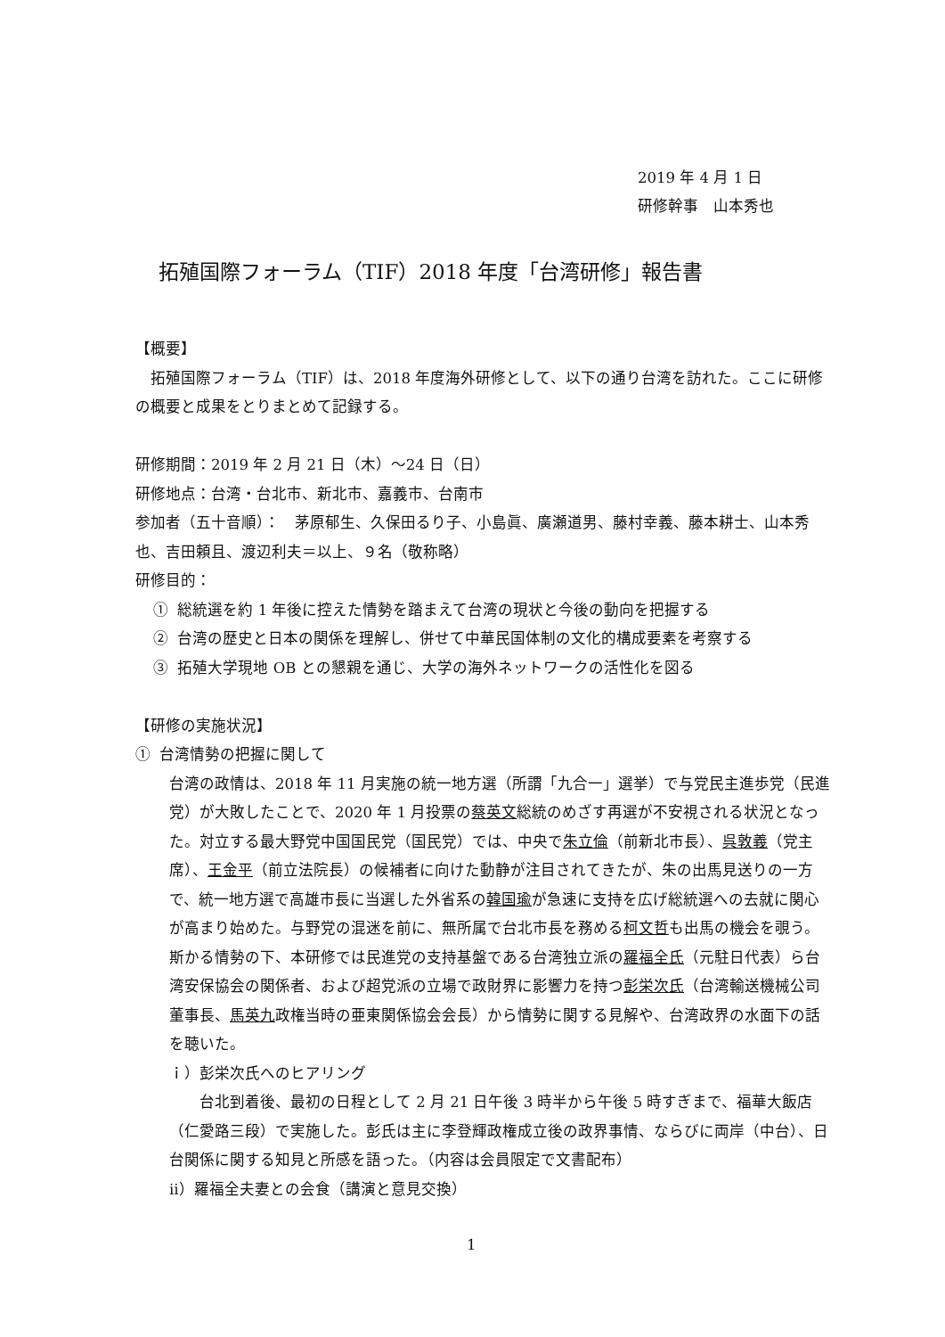2019 年 4 月 1 日
研修幹事　山本秀也
拓殖国際フォーラム（TIF）2018 年度「台湾研修」報告書
【概要】
　拓殖国際フォーラム（TIF）は、2018 年度海外研修として、以下の通り台湾を訪れた。ここに研修の概要と成果をとりまとめて記録する。
研修期間：2019 年 2 月 21 日（木）～24 日（日）
研修地点：台湾・台北市、新北市、嘉義市、台南市
参加者（五十音順）：　茅原郁生、久保田るり子、小島眞、廣瀬道男、藤村幸義、藤本耕士、山本秀也、吉田頼且、渡辺利夫＝以上、９名（敬称略）
研修目的：
① 総統選を約 1 年後に控えた情勢を踏まえて台湾の現状と今後の動向を把握する
② 台湾の歴史と日本の関係を理解し、併せて中華民国体制の文化的構成要素を考察する
③ 拓殖大学現地 OB との懇親を通じ、大学の海外ネットワークの活性化を図る
【研修の実施状況】
① 台湾情勢の把握に関して
台湾の政情は、2018 年 11 月実施の統一地方選（所謂「九合一」選挙）で与党民主進歩党（民進党）が大敗したことで、2020 年 1 月投票の蔡英文総統のめざす再選が不安視される状況となった。対立する最大野党中国国民党（国民党）では、中央で朱立倫（前新北市長）、呉敦義（党主席）、王金平（前立法院長）の候補者に向けた動静が注目されてきたが、朱の出馬見送りの一方で、統一地方選で高雄市長に当選した外省系の韓国瑜が急速に支持を広げ総統選への去就に関心が高まり始めた。与野党の混迷を前に、無所属で台北市長を務める柯文哲も出馬の機会を覗う。斯かる情勢の下、本研修では民進党の支持基盤である台湾独立派の羅福全氏（元駐日代表）ら台湾安保協会の関係者、および超党派の立場で政財界に影響力を持つ彭栄次氏（台湾輸送機械公司董事長、馬英九政権当時の亜東関係協会会長）から情勢に関する見解や、台湾政界の水面下の話を聴いた。
ｉ）彭栄次氏へのヒアリング
　　台北到着後、最初の日程として 2 月 21 日午後 3 時半から午後 5 時すぎまで、福華大飯店（仁愛路三段）で実施した。彭氏は主に李登輝政権成立後の政界事情、ならびに両岸（中台）、日台関係に関する知見と所感を語った。（内容は会員限定で文書配布）
ⅱ）羅福全夫妻との会食（講演と意見交換）
1